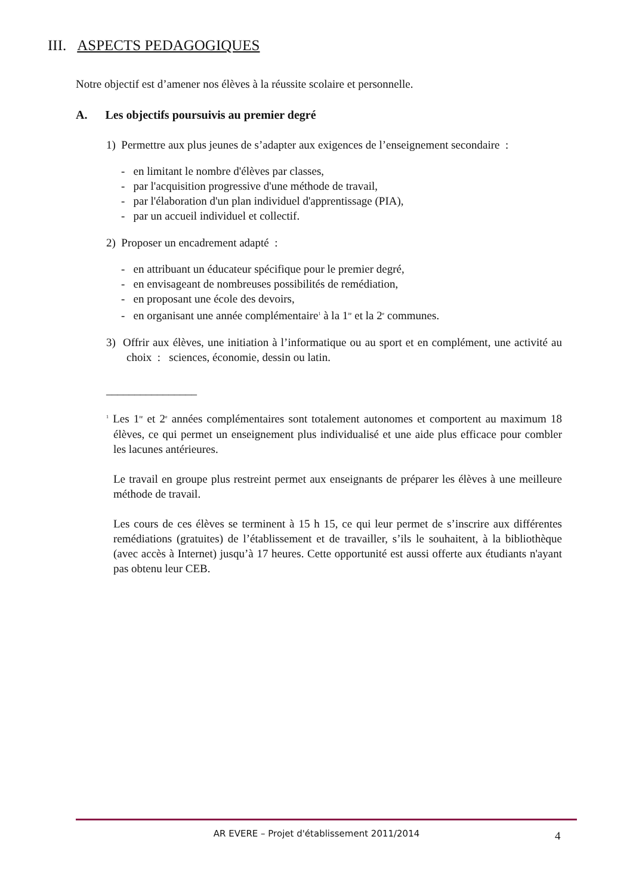III. ASPECTS PEDAGOGIQUES
Notre objectif est d’amener nos élèves à la réussite scolaire et personnelle.
A. Les objectifs poursuivis au premier degré
1) Permettre aux plus jeunes de s’adapter aux exigences de l’enseignement secondaire :
- en limitant le nombre d'élèves par classes,
- par l'acquisition progressive d'une méthode de travail,
- par l'élaboration d'un plan individuel d'apprentissage (PIA),
- par un accueil individuel et collectif.
2) Proposer un encadrement adapté :
- en attribuant un éducateur spécifique pour le premier degré,
- en envisageant de nombreuses possibilités de remédiation,
- en proposant une école des devoirs,
- en organisant une année complémentaire<sup>1</sup> à la 1<sup>re</sup> et la 2<sup>e</sup> communes.
3) Offrir aux élèves, une initiation à l’informatique ou au sport et en complément, une activité au choix : sciences, économie, dessin ou latin.
________________
<sup>1</sup> Les 1<sup>re</sup> et 2<sup>e</sup> années complémentaires sont totalement autonomes et comportent au maximum 18 élèves, ce qui permet un enseignement plus individualisé et une aide plus efficace pour combler les lacunes antérieures.
Le travail en groupe plus restreint permet aux enseignants de préparer les élèves à une meilleure méthode de travail.
Les cours de ces élèves se terminent à 15 h 15, ce qui leur permet de s’inscrire aux différentes remédiations (gratuites) de l’établissement et de travailler, s’ils le souhaitent, à la bibliothèque (avec accès à Internet) jusqu’à 17 heures. Cette opportunité est aussi offerte aux étudiants n'ayant pas obtenu leur CEB.
AR EVERE – Projet d'établissement 2011/2014 4